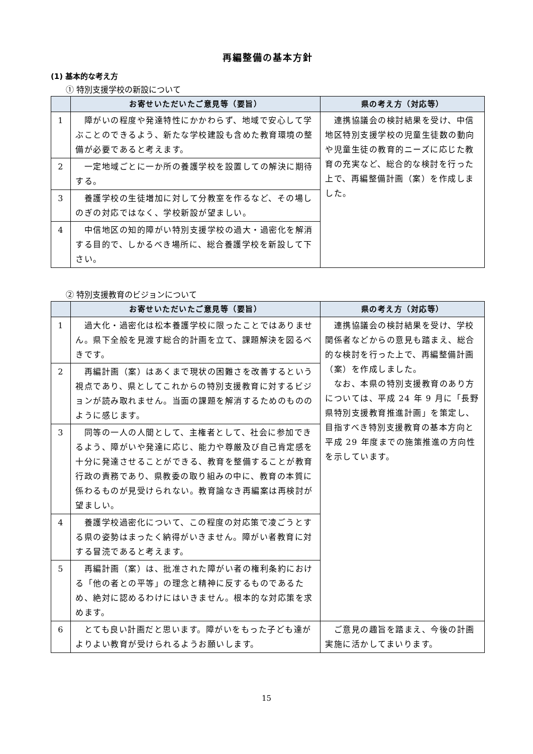再編整備の基本方針
(1) 基本的な考え方
① 特別支援学校の新設について
| | お寄せいただいたご意見等（要旨） | 県の考え方（対応等） |
| --- | --- | --- |
| 1 | 障がいの程度や発達特性にかかわらず、地域で安心して学ぶことのできるよう、新たな学校建設も含めた教育環境の整備が必要であると考えます。 | 連携協議会の検討結果を受け、中信地区特別支援学校の児童生徒数の動向や児童生徒の教育的ニーズに応じた教育の充実など、総合的な検討を行った上で、再編整備計画（案）を作成しました。 |
| 2 | 一定地域ごとに一か所の養護学校を設置しての解決に期待する。 | |
| 3 | 養護学校の生徒増加に対して分教室を作るなど、その場しのぎの対応ではなく、学校新設が望ましい。 | |
| 4 | 中信地区の知的障がい特別支援学校の過大・過密化を解消する目的で、しかるべき場所に、総合養護学校を新設して下さい。 | |
② 特別支援教育のビジョンについて
| | お寄せいただいたご意見等（要旨） | 県の考え方（対応等） |
| --- | --- | --- |
| 1 | 過大化・過密化は松本養護学校に限ったことではありません。県下全般を見渡す総合的計画を立て、課題解決を図るべきです。 | 連携協議会の検討結果を受け、学校関係者などからの意見も踏まえ、総合的な検討を行った上で、再編整備計画（案）を作成しました。 なお、本県の特別支援教育のあり方については、平成 24 年 9 月に「長野県特別支援教育推進計画」を策定し、目指すべき特別支援教育の基本方向と平成 29 年度までの施策推進の方向性を示しています。 |
| 2 | 再編計画（案）はあくまで現状の困難さを改善するという視点であり、県としてこれからの特別支援教育に対するビジョンが読み取れません。当面の課題を解消するためのもののように感じます。 | |
| 3 | 同等の一人の人間として、主権者として、社会に参加できるよう、障がいや発達に応じ、能力や尊厳及び自己肯定感を十分に発達させることができる、教育を整備することが教育行政の責務であり、県教委の取り組みの中に、教育の本質に係わるものが見受けられない。教育論なき再編案は再検討が望ましい。 | |
| 4 | 養護学校過密化について、この程度の対応策で凌ごうとする県の姿勢はまったく納得がいきません。障がい者教育に対する冒涜であると考えます。 | |
| 5 | 再編計画（案）は、批准された障がい者の権利条約における「他の者との平等」の理念と精神に反するものであるため、絶対に認めるわけにはいきません。根本的な対応策を求めます。 | |
| 6 | とても良い計画だと思います。障がいをもった子ども達がよりよい教育が受けられるようお願いします。 | ご意見の趣旨を踏まえ、今後の計画実施に活かしてまいります。 |
15